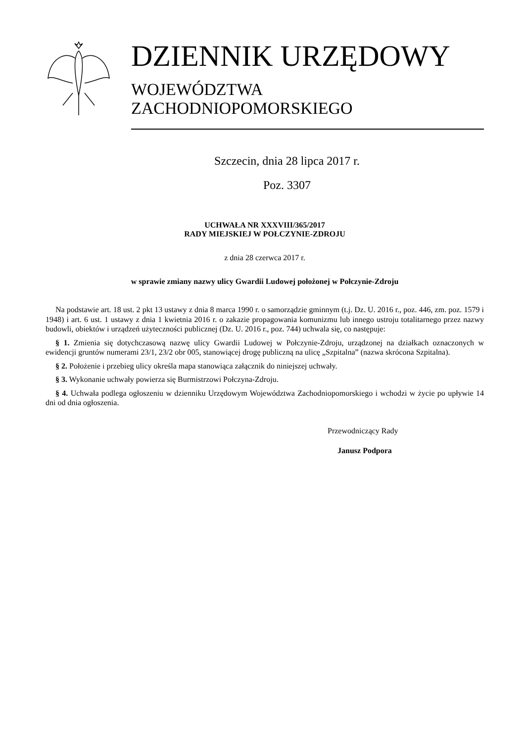DZIENNIK URZĘDOWY
WOJEWÓDZTWA ZACHODNIOPOMORSKIEGO
Szczecin, dnia 28 lipca 2017 r.
Poz. 3307
UCHWAŁA NR XXXVIII/365/2017
RADY MIEJSKIEJ W POŁCZYNIE-ZDROJU
z dnia 28 czerwca 2017 r.
w sprawie zmiany nazwy ulicy Gwardii Ludowej położonej w Połczynie-Zdroju
Na podstawie art. 18 ust. 2 pkt 13 ustawy z dnia 8 marca 1990 r. o samorządzie gminnym (t.j. Dz. U. 2016 r., poz. 446, zm. poz. 1579 i 1948) i art. 6 ust. 1 ustawy z dnia 1 kwietnia 2016 r. o zakazie propagowania komunizmu lub innego ustroju totalitarnego przez nazwy budowli, obiektów i urządzeń użyteczności publicznej (Dz. U. 2016 r., poz. 744) uchwala się, co następuje:
§ 1. Zmienia się dotychczasową nazwę ulicy Gwardii Ludowej w Połczynie-Zdroju, urządzonej na działkach oznaczonych w ewidencji gruntów numerami 23/1, 23/2 obr 005, stanowiącej drogę publiczną na ulicę „Szpitalna” (nazwa skrócona Szpitalna).
§ 2. Położenie i przebieg ulicy określa mapa stanowiąca załącznik do niniejszej uchwały.
§ 3. Wykonanie uchwały powierza się Burmistrzowi Połczyna-Zdroju.
§ 4. Uchwała podlega ogłoszeniu w dzienniku Urzędowym Województwa Zachodniopomorskiego i wchodzi w życie po upływie 14 dni od dnia ogłoszenia.
Przewodniczący Rady
Janusz Podpora